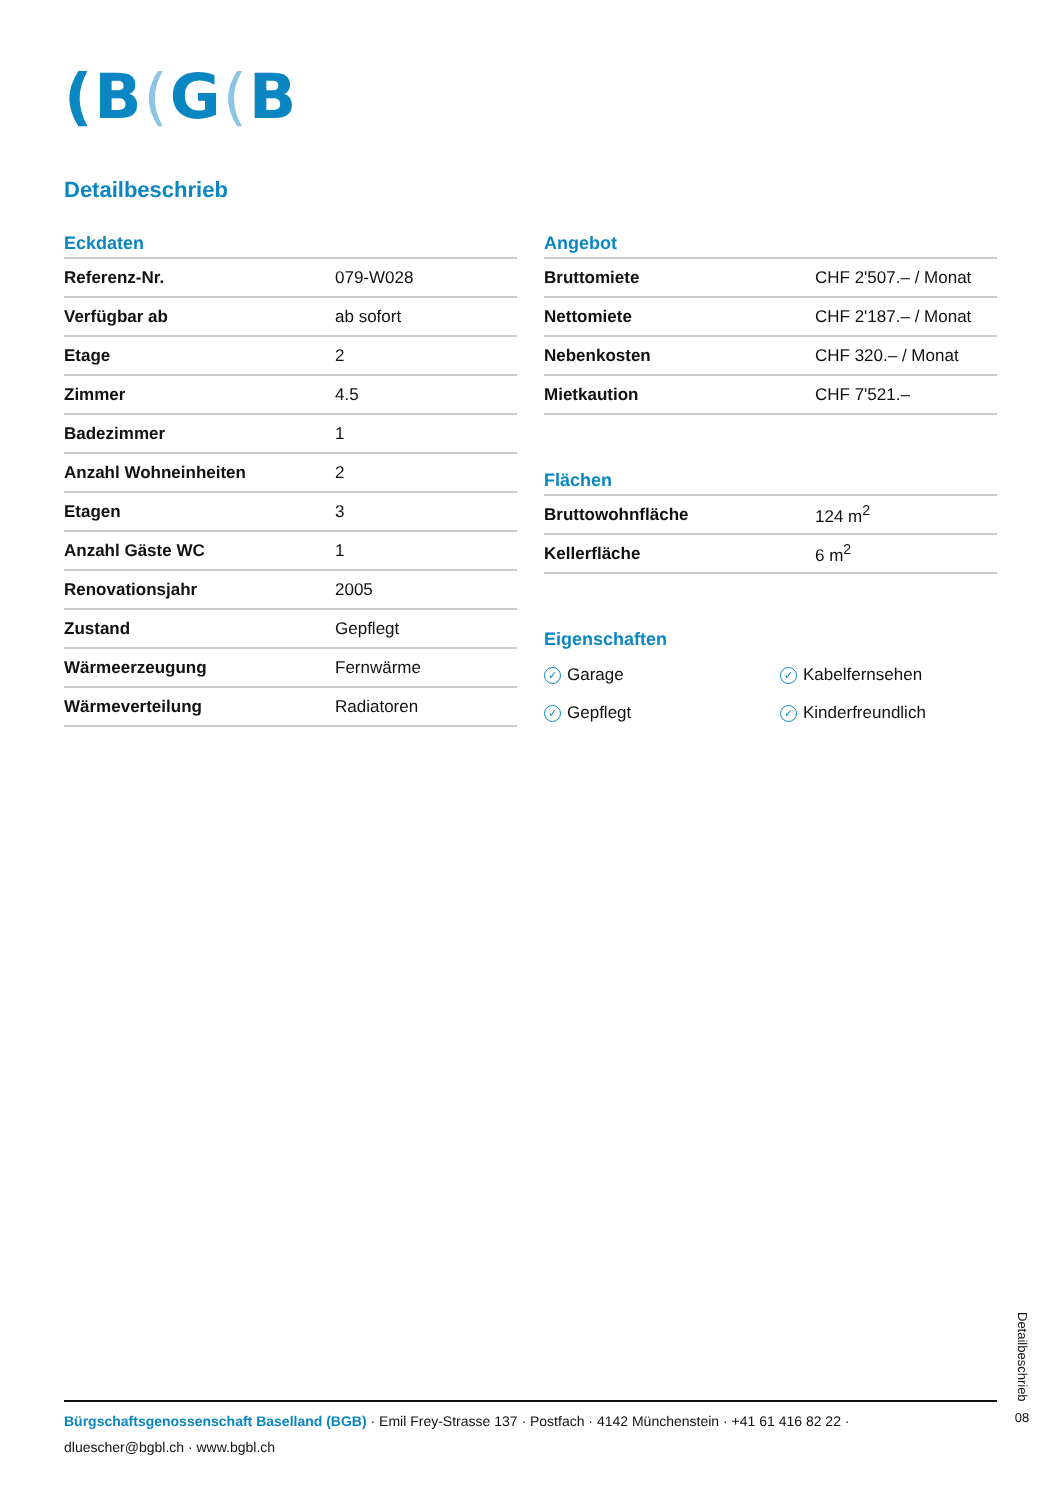(B(G(B
Detailbeschrieb
Eckdaten
| Referenz-Nr. | 079-W028 |
| Verfügbar ab | ab sofort |
| Etage | 2 |
| Zimmer | 4.5 |
| Badezimmer | 1 |
| Anzahl Wohneinheiten | 2 |
| Etagen | 3 |
| Anzahl Gäste WC | 1 |
| Renovationsjahr | 2005 |
| Zustand | Gepflegt |
| Wärmeerzeugung | Fernwärme |
| Wärmeverteilung | Radiatoren |
Angebot
| Bruttomiete | CHF 2'507.– / Monat |
| Nettomiete | CHF 2'187.– / Monat |
| Nebenkosten | CHF 320.– / Monat |
| Mietkaution | CHF 7'521.– |
Flächen
| Bruttowohnfläche | 124 m<sup>2</sup> |
| Kellerfläche | 6 m<sup>2</sup> |
Eigenschaften
✓ Garage
✓ Kabelfernsehen
✓ Gepflegt
✓ Kinderfreundlich
Bürgschaftsgenossenschaft Baselland (BGB) · Emil Frey-Strasse 137 · Postfach · 4142 Münchenstein · +41 61 416 82 22 ·
dluescher@bgbl.ch · www.bgbl.ch
Detailbeschrieb
08